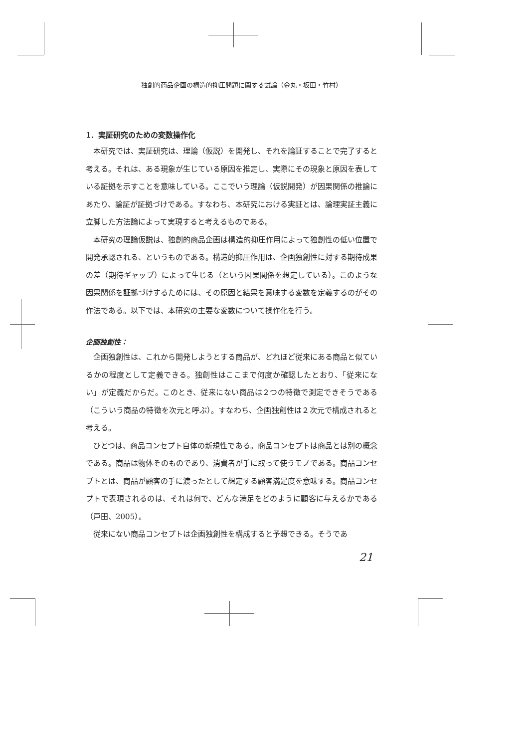独創的商品企画の構造的抑圧問題に関する試論（金丸・坂田・竹村）
1．実証研究のための変数操作化
本研究では、実証研究は、理論（仮説）を開発し、それを論証することで完了すると考える。それは、ある現象が生じている原因を推定し、実際にその現象と原因を表している証拠を示すことを意味している。ここでいう理論（仮説開発）が因果関係の推論にあたり、論証が証拠づけである。すなわち、本研究における実証とは、論理実証主義に立脚した方法論によって実現すると考えるものである。
本研究の理論仮説は、独創的商品企画は構造的抑圧作用によって独創性の低い位置で開発承認される、というものである。構造的抑圧作用は、企画独創性に対する期待成果の差（期待ギャップ）によって生じる（という因果関係を想定している）。このような因果関係を証拠づけするためには、その原因と結果を意味する変数を定義するのがその作法である。以下では、本研究の主要な変数について操作化を行う。
企画独創性：
企画独創性は、これから開発しようとする商品が、どれほど従来にある商品と似ているかの程度として定義できる。独創性はここまで何度か確認したとおり、「従来にない」が定義だからだ。このとき、従来にない商品は２つの特徴で測定できそうである（こういう商品の特徴を次元と呼ぶ）。すなわち、企画独創性は２次元で構成されると考える。
ひとつは、商品コンセプト自体の新規性である。商品コンセプトは商品とは別の概念である。商品は物体そのものであり、消費者が手に取って使うモノである。商品コンセプトとは、商品が顧客の手に渡ったとして想定する顧客満足度を意味する。商品コンセプトで表現されるのは、それは何で、どんな満足をどのように顧客に与えるかである（戸田、2005）。
従来にない商品コンセプトは企画独創性を構成すると予想できる。そうであ
21